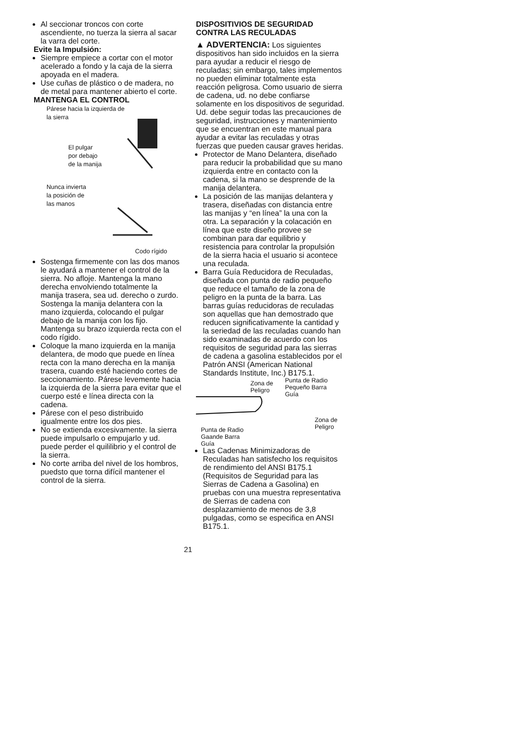Al seccionar troncos con corte ascendiente, no tuerza la sierra al sacar la varra del corte.
Evite la Impulsión:
Siempre empiece a cortar con el motor acelerado a fondo y la caja de la sierra apoyada en el madera.
Use cuñas de plástico o de madera, no de metal para mantener abierto el corte.
MANTENGA EL CONTROL
Párese hacia la izquierda de
la sierra
El pulgar
por debajo
de la manija
Nunca invierta
la posición de
las manos
Codo rígido
Sostenga firmemente con las dos manos le ayudará a mantener el control de la sierra. No afloje. Mantenga la mano derecha envolviendo totalmente la manija trasera, sea ud. derecho o zurdo. Sostenga la manija delantera con la mano izquierda, colocando el pulgar debajo de la manija con los fijo. Mantenga su brazo izquierda recta con el codo rígido.
Coloque la mano izquierda en la manija delantera, de modo que puede en línea recta con la mano derecha en la manija trasera, cuando esté haciendo cortes de seccionamiento. Párese levemente hacia la izquierda de la sierra para evitar que el cuerpo esté e línea directa con la cadena.
Párese con el peso distribuido igualmente entre los dos pies.
No se extienda excesivamente. la sierra puede impulsarlo o empujarlo y ud. puede perder el quililibrio y el control de la sierra.
No corte arriba del nivel de los hombros, puedsto que torna difícil mantener el control de la sierra.
DISPOSITIVIOS DE SEGURIDAD CONTRA LAS RECULADAS
▲ ADVERTENCIA: Los siguientes dispositivos han sido incluidos en la sierra para ayudar a reducir el riesgo de reculadas; sin embargo, tales implementos no pueden eliminar totalmente esta reacción peligrosa. Como usuario de sierra de cadena, ud. no debe confiarse solamente en los dispositivos de seguridad. Ud. debe seguir todas las precauciones de seguridad, instrucciones y mantenimiento que se encuentran en este manual para ayudar a evitar las reculadas y otras fuerzas que pueden causar graves heridas.
Protector de Mano Delantera, diseñado para reducir la probabilidad que su mano izquierda entre en contacto con la cadena, si la mano se desprende de la manija delantera.
La posición de las manijas delantera y trasera, diseñadas con distancia entre las manijas y “en línea” la una con la otra. La separación y la colacación en línea que este diseño provee se combinan para dar equilibrio y resistencia para controlar la propulsión de la sierra hacia el usuario si acontece una reculada.
Barra Guía Reducidora de Reculadas, diseñada con punta de radio pequeño que reduce el tamaño de la zona de peligro en la punta de la barra. Las barras guías reducidoras de reculadas son aquellas que han demostrado que reducen significativamente la cantidad y la seriedad de las reculadas cuando han sido examinadas de acuerdo con los requisitos de seguridad para las sierras de cadena a gasolina establecidos por el Patrón ANSI (American National Standards Institute, Inc.) B175.1.
Zona de
Peligro
Punta de Radio
Pequeño Barra
Guía
Zona de
Peligro
Punta de Radio
Gaande Barra
Guía
Las Cadenas Minimizadoras de Reculadas han satisfecho los requisitos de rendimiento del ANSI B175.1 (Requisitos de Seguridad para las Sierras de Cadena a Gasolina) en pruebas con una muestra representativa de Sierras de cadena con desplazamiento de menos de 3,8 pulgadas, como se especifica en ANSI B175.1.
21